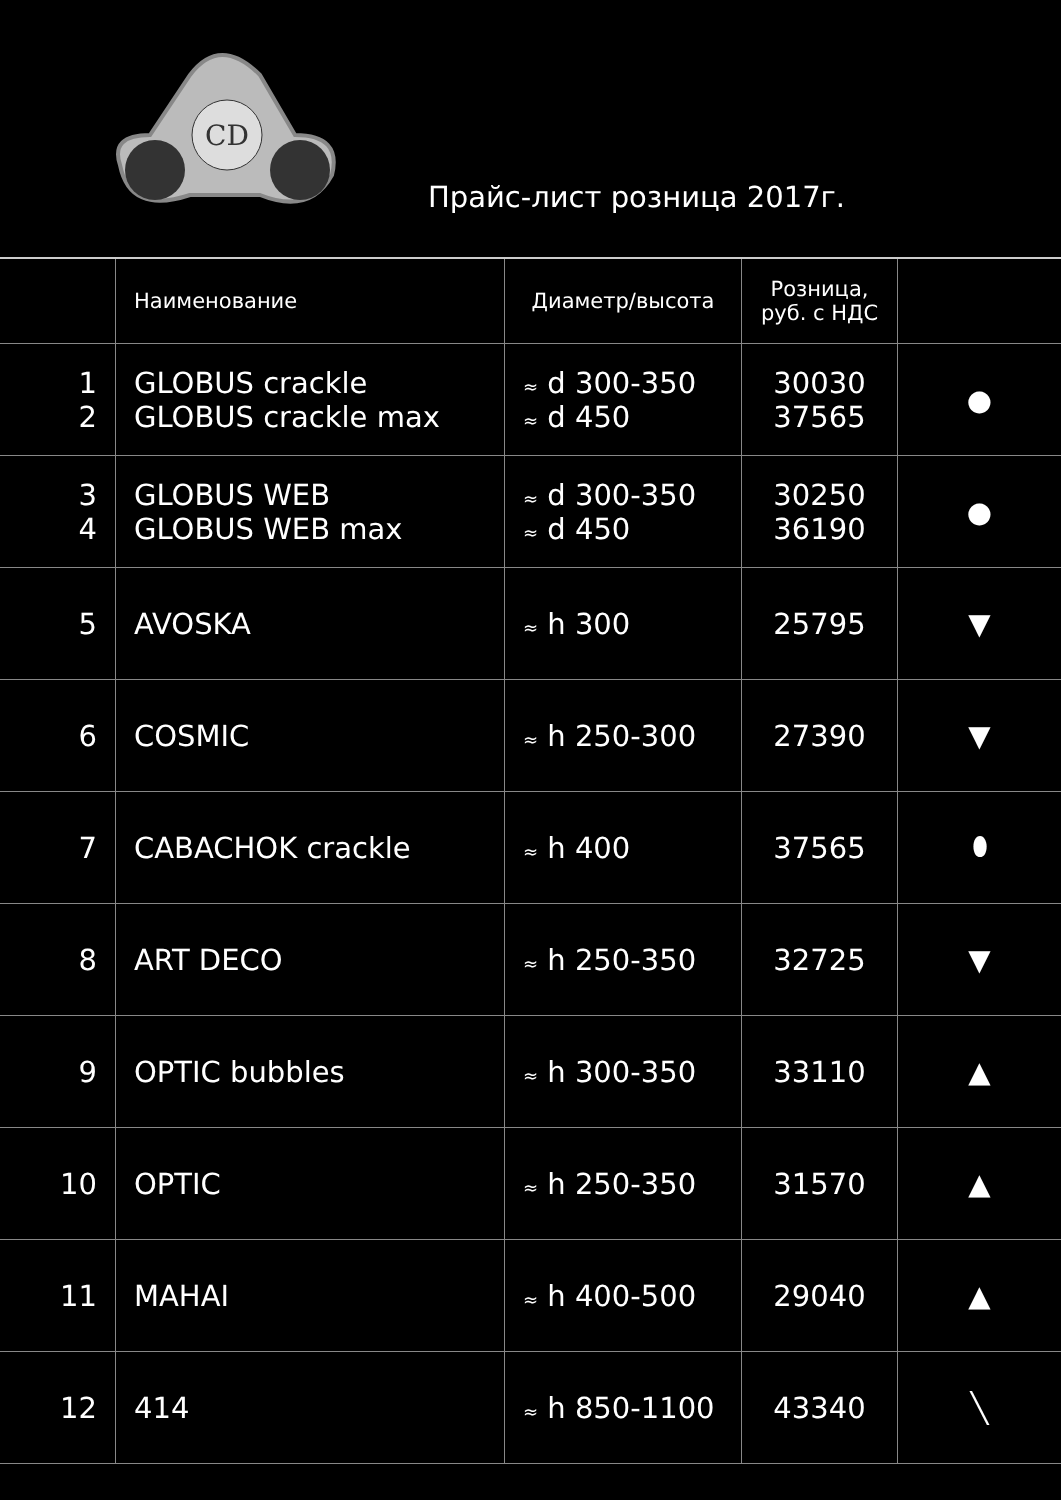CD
Прайс-лист розница 2017г.
| | Наименование | Диаметр/высота | Розница, руб. с НДС | |
| --- | --- | --- | --- | --- |
| 1 2 | GLOBUS crackle GLOBUS crackle max | ≈ d 300-350 ≈ d 450 | 30030 37565 | ● |
| 3 4 | GLOBUS WEB GLOBUS WEB max | ≈ d 300-350 ≈ d 450 | 30250 36190 | ● |
| 5 | AVOSKA | ≈ h 300 | 25795 | ▼ |
| 6 | COSMIC | ≈ h 250-300 | 27390 | ▼ |
| 7 | CABACHOK crackle | ≈ h 400 | 37565 | ⬮ |
| 8 | ART DECO | ≈ h 250-350 | 32725 | ▼ |
| 9 | OPTIC bubbles | ≈ h 300-350 | 33110 | ▲ |
| 10 | OPTIC | ≈ h 250-350 | 31570 | ▲ |
| 11 | MAHAI | ≈ h 400-500 | 29040 | ▲ |
| 12 | 414 | ≈ h 850-1100 | 43340 | ╲ |